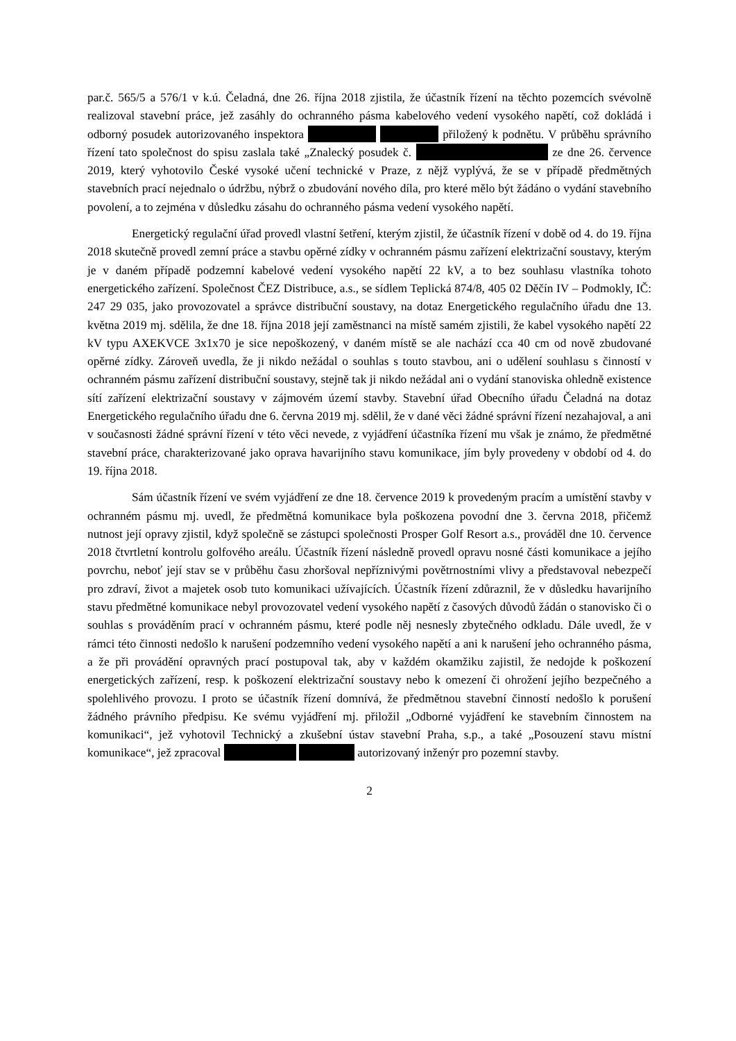par.č. 565/5 a 576/1 v k.ú. Čeladná, dne 26. října 2018 zjistila, že účastník řízení na těchto pozemcích svévolně realizoval stavební práce, jež zasáhly do ochranného pásma kabelového vedení vysokého napětí, což dokládá i odborný posudek autorizovaného inspektora přiložený k podnětu. V průběhu správního řízení tato společnost do spisu zaslala také „Znalecký posudek č. ze dne 26. července 2019, který vyhotovilo České vysoké učení technické v Praze, z nějž vyplývá, že se v případě předmětných stavebních prací nejednalo o údržbu, nýbrž o zbudování nového díla, pro které mělo být žádáno o vydání stavebního povolení, a to zejména v důsledku zásahu do ochranného pásma vedení vysokého napětí.
Energetický regulační úřad provedl vlastní šetření, kterým zjistil, že účastník řízení v době od 4. do 19. října 2018 skutečně provedl zemní práce a stavbu opěrné zídky v ochranném pásmu zařízení elektrizační soustavy, kterým je v daném případě podzemní kabelové vedení vysokého napětí 22 kV, a to bez souhlasu vlastníka tohoto energetického zařízení. Společnost ČEZ Distribuce, a.s., se sídlem Teplická 874/8, 405 02 Děčín IV – Podmokly, IČ: 247 29 035, jako provozovatel a správce distribuční soustavy, na dotaz Energetického regulačního úřadu dne 13. května 2019 mj. sdělila, že dne 18. října 2018 její zaměstnanci na místě samém zjistili, že kabel vysokého napětí 22 kV typu AXEKVCE 3x1x70 je sice nepoškozený, v daném místě se ale nachází cca 40 cm od nově zbudované opěrné zídky. Zároveň uvedla, že ji nikdo nežádal o souhlas s touto stavbou, ani o udělení souhlasu s činností v ochranném pásmu zařízení distribuční soustavy, stejně tak ji nikdo nežádal ani o vydání stanoviska ohledně existence sítí zařízení elektrizační soustavy v zájmovém území stavby. Stavební úřad Obecního úřadu Čeladná na dotaz Energetického regulačního úřadu dne 6. června 2019 mj. sdělil, že v dané věci žádné správní řízení nezahajoval, a ani v současnosti žádné správní řízení v této věci nevede, z vyjádření účastníka řízení mu však je známo, že předmětné stavební práce, charakterizované jako oprava havarijního stavu komunikace, jím byly provedeny v období od 4. do 19. října 2018.
Sám účastník řízení ve svém vyjádření ze dne 18. července 2019 k provedeným pracím a umístění stavby v ochranném pásmu mj. uvedl, že předmětná komunikace byla poškozena povodní dne 3. června 2018, přičemž nutnost její opravy zjistil, když společně se zástupci společnosti Prosper Golf Resort a.s., prováděl dne 10. července 2018 čtvrtletní kontrolu golfového areálu. Účastník řízení následně provedl opravu nosné části komunikace a jejího povrchu, neboť její stav se v průběhu času zhoršoval nepříznivými povětrnostními vlivy a představoval nebezpečí pro zdraví, život a majetek osob tuto komunikaci užívajících. Účastník řízení zdůraznil, že v důsledku havarijního stavu předmětné komunikace nebyl provozovatel vedení vysokého napětí z časových důvodů žádán o stanovisko či o souhlas s prováděním prací v ochranném pásmu, které podle něj nesnesly zbytečného odkladu. Dále uvedl, že v rámci této činnosti nedošlo k narušení podzemního vedení vysokého napětí a ani k narušení jeho ochranného pásma, a že při provádění opravných prací postupoval tak, aby v každém okamžiku zajistil, že nedojde k poškození energetických zařízení, resp. k poškození elektrizační soustavy nebo k omezení či ohrožení jejího bezpečného a spolehlivého provozu. I proto se účastník řízení domnívá, že předmětnou stavební činností nedošlo k porušení žádného právního předpisu. Ke svému vyjádření mj. přiložil „Odborné vyjádření ke stavebním činnostem na komunikaci“, jež vyhotovil Technický a zkušební ústav stavební Praha, s.p., a také „Posouzení stavu místní komunikace“, jež zpracoval autorizovaný inženýr pro pozemní stavby.
2